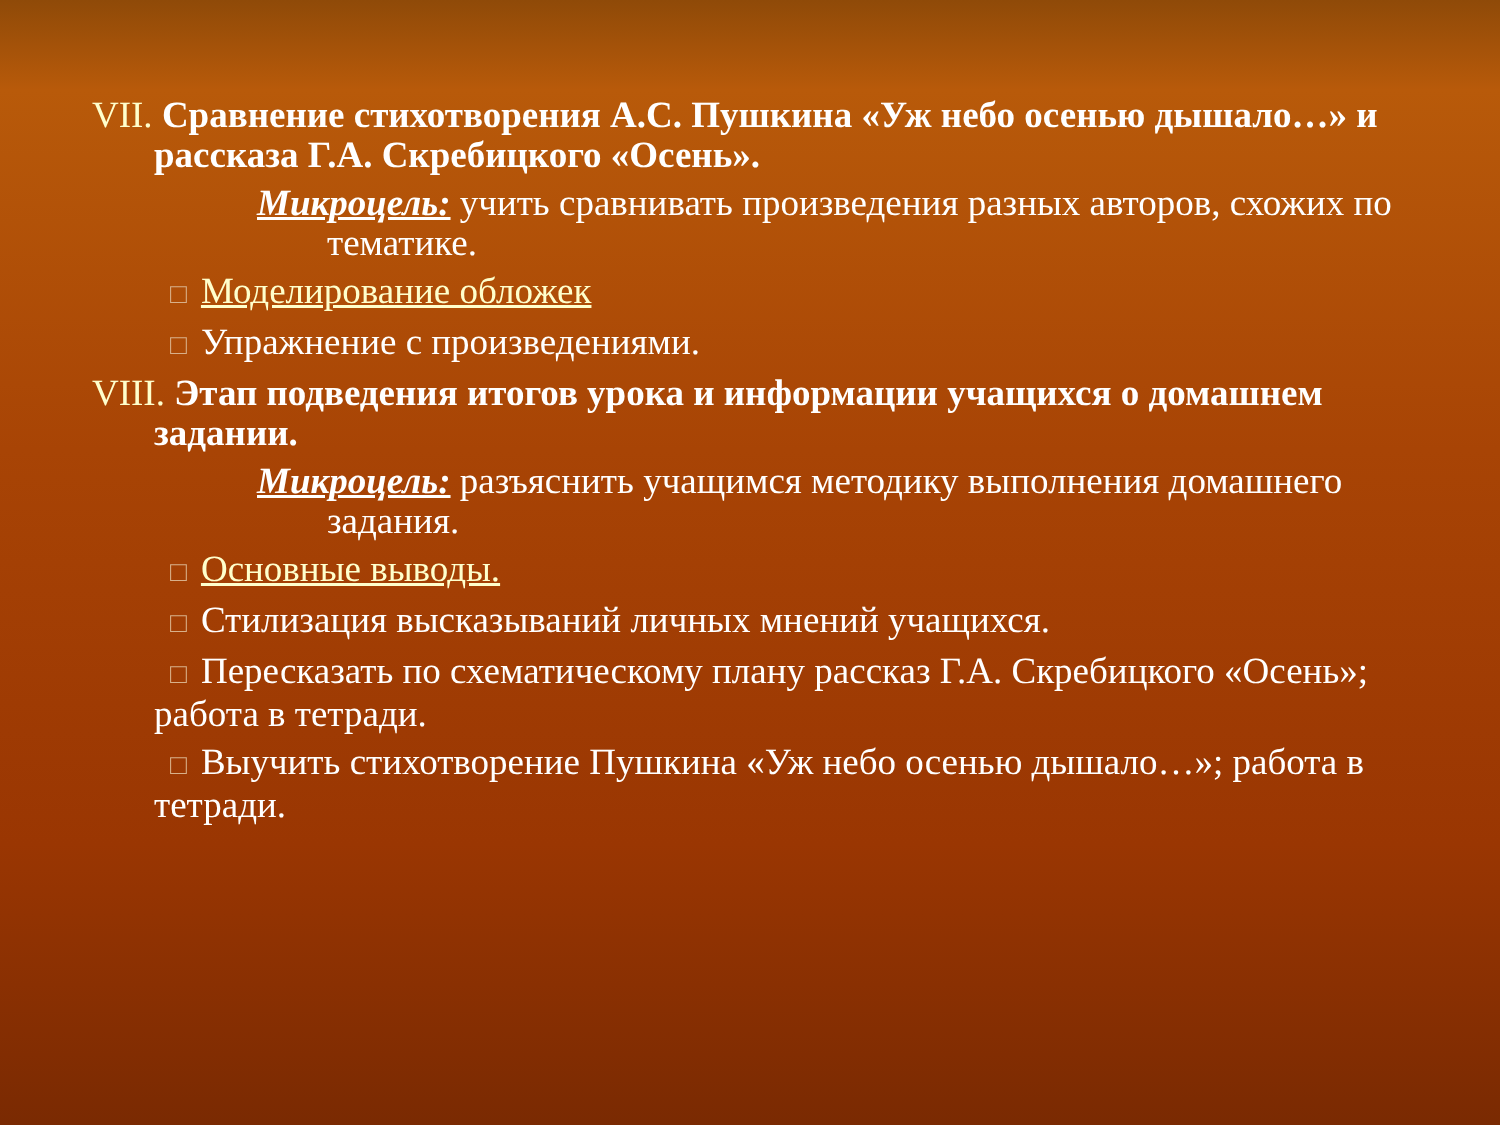VII. Сравнение стихотворения А.С. Пушкина «Уж небо осенью дышало…» и рассказа Г.А. Скребицкого «Осень».
Микроцель: учить сравнивать произведения разных авторов, схожих по тематике.
□ Моделирование обложек
□ Упражнение с произведениями.
VIII. Этап подведения итогов урока и информации учащихся о домашнем задании.
Микроцель: разъяснить учащимся методику выполнения домашнего задания.
□ Основные выводы.
□ Стилизация высказываний личных мнений учащихся.
□ Пересказать по схематическому плану рассказ Г.А. Скребицкого «Осень»; работа в тетради.
□ Выучить стихотворение Пушкина «Уж небо осенью дышало…»; работа в тетради.